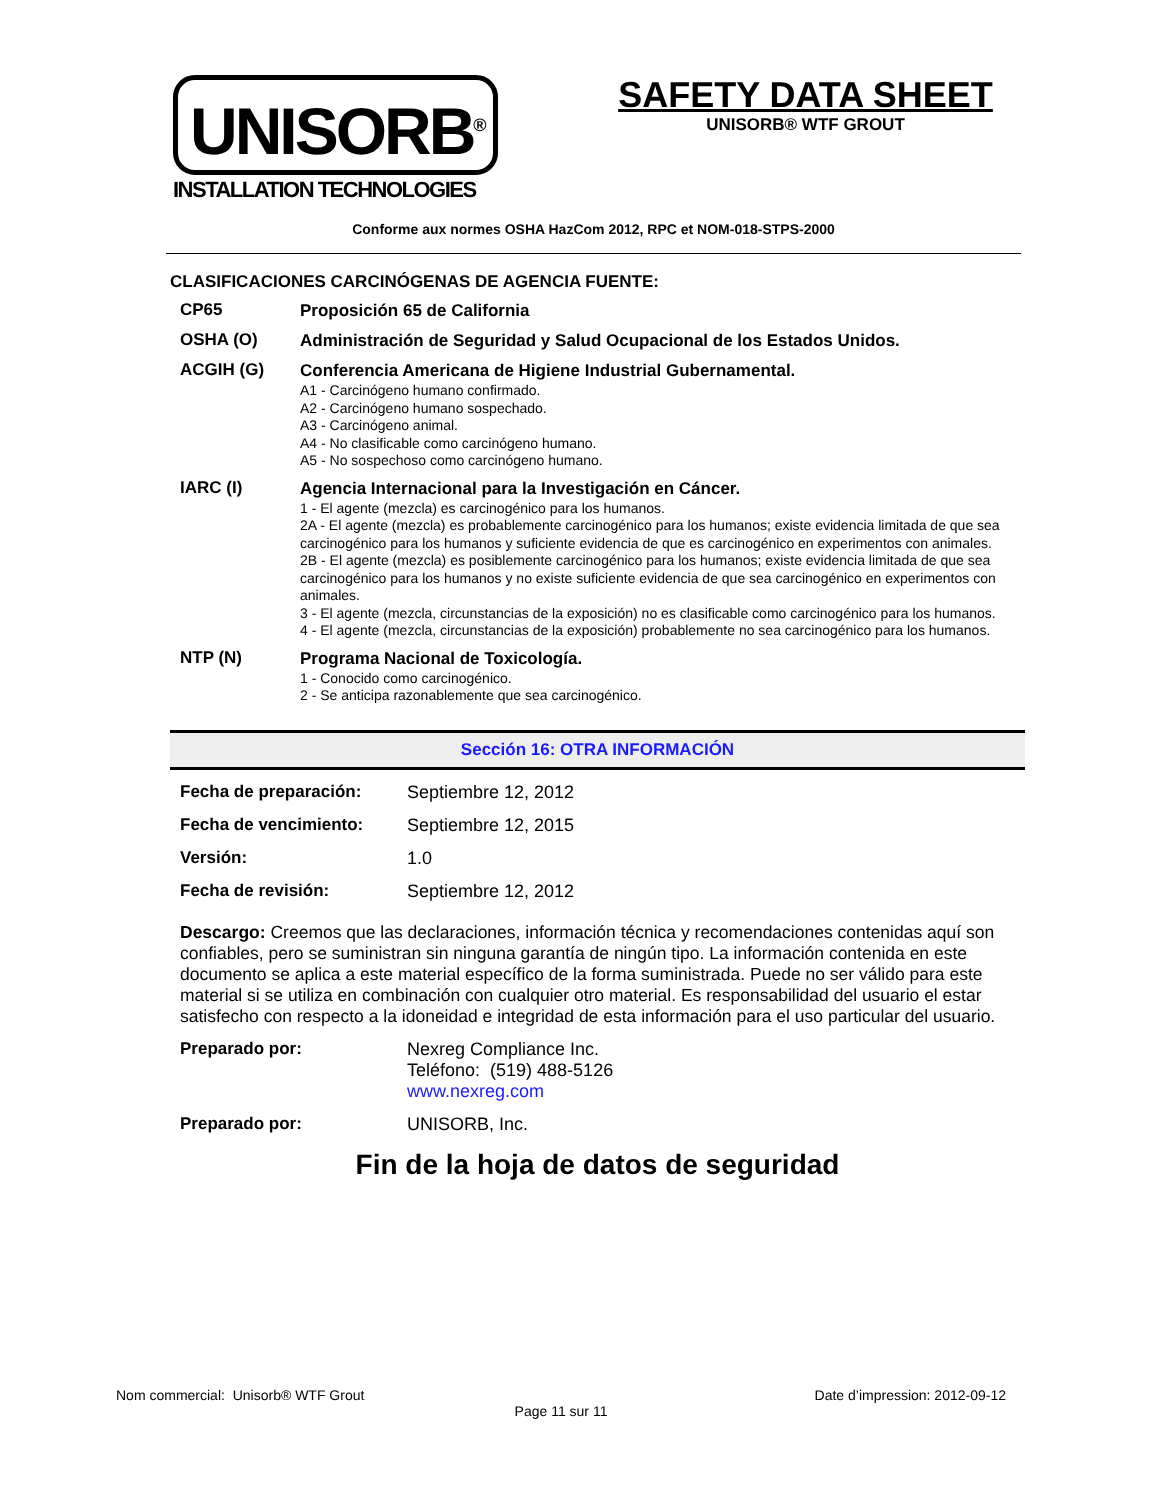UNISORB<sup>®</sup>
INSTALLATION TECHNOLOGIES
SAFETY DATA SHEET
UNISORB® WTF GROUT
Conforme aux normes OSHA HazCom 2012, RPC et NOM-018-STPS-2000
CLASIFICACIONES CARCINÓGENAS DE AGENCIA FUENTE:
CP65
Proposición 65 de California
OSHA (O)
Administración de Seguridad y Salud Ocupacional de los Estados Unidos.
ACGIH (G)
Conferencia Americana de Higiene Industrial Gubernamental.
A1 - Carcinógeno humano confirmado.
A2 - Carcinógeno humano sospechado.
A3 - Carcinógeno animal.
A4 - No clasificable como carcinógeno humano.
A5 - No sospechoso como carcinógeno humano.
IARC (I)
Agencia Internacional para la Investigación en Cáncer.
1 - El agente (mezcla) es carcinogénico para los humanos.
2A - El agente (mezcla) es probablemente carcinogénico para los humanos; existe evidencia limitada de que sea carcinogénico para los humanos y suficiente evidencia de que es carcinogénico en experimentos con animales.
2B - El agente (mezcla) es posiblemente carcinogénico para los humanos; existe evidencia limitada de que sea carcinogénico para los humanos y no existe suficiente evidencia de que sea carcinogénico en experimentos con animales.
3 - El agente (mezcla, circunstancias de la exposición) no es clasificable como carcinogénico para los humanos.
4 - El agente (mezcla, circunstancias de la exposición) probablemente no sea carcinogénico para los humanos.
NTP (N)
Programa Nacional de Toxicología.
1 - Conocido como carcinogénico.
2 - Se anticipa razonablemente que sea carcinogénico.
Sección 16: OTRA INFORMACIÓN
Fecha de preparación: Septiembre 12, 2012
Fecha de vencimiento: Septiembre 12, 2015
Versión: 1.0
Fecha de revisión: Septiembre 12, 2012
Descargo: Creemos que las declaraciones, información técnica y recomendaciones contenidas aquí son confiables, pero se suministran sin ninguna garantía de ningún tipo. La información contenida en este documento se aplica a este material específico de la forma suministrada. Puede no ser válido para este material si se utiliza en combinación con cualquier otro material. Es responsabilidad del usuario el estar satisfecho con respecto a la idoneidad e integridad de esta información para el uso particular del usuario.
Preparado por: Nexreg Compliance Inc.
Teléfono: (519) 488-5126
www.nexreg.com
Preparado por: UNISORB, Inc.
Fin de la hoja de datos de seguridad
Nom commercial: Unisorb® WTF Grout Date d’impression: 2012-09-12
Page 11 sur 11